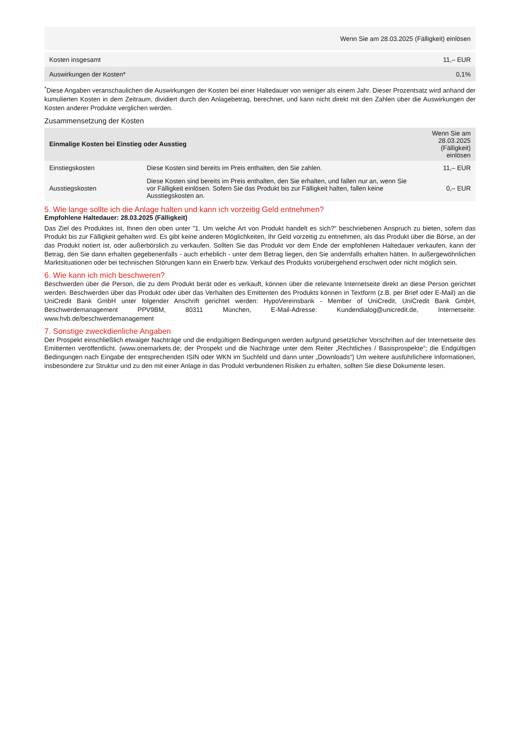| | Wenn Sie am 28.03.2025 (Fälligkeit) einlösen |
| Kosten insgesamt | 11,– EUR |
| Auswirkungen der Kosten* | 0,1% |
<sup>*</sup> Diese Angaben veranschaulichen die Auswirkungen der Kosten bei einer Haltedauer von weniger als einem Jahr. Dieser Prozentsatz wird anhand der kumulierten Kosten in dem Zeitraum, dividiert durch den Anlagebetrag, berechnet, und kann nicht direkt mit den Zahlen über die Auswirkungen der Kosten anderer Produkte verglichen werden.
Zusammensetzung der Kosten
| Einmalige Kosten bei Einstieg oder Ausstieg | | Wenn Sie am 28.03.2025 (Fälligkeit) einlösen |
| --- | --- | --- |
| Einstiegskosten | Diese Kosten sind bereits im Preis enthalten, den Sie zahlen. | 11,– EUR |
| Ausstiegskosten | Diese Kosten sind bereits im Preis enthalten, den Sie erhalten, und fallen nur an, wenn Sie vor Fälligkeit einlösen. Sofern Sie das Produkt bis zur Fälligkeit halten, fallen keine Ausstiegskosten an. | 0,– EUR |
5. Wie lange sollte ich die Anlage halten und kann ich vorzeitig Geld entnehmen?
Empfohlene Haltedauer: 28.03.2025 (Fälligkeit)
Das Ziel des Produktes ist, Ihnen den oben unter "1. Um welche Art von Produkt handelt es sich?“ beschriebenen Anspruch zu bieten, sofern das Produkt bis zur Fälligkeit gehalten wird. Es gibt keine anderen Möglichkeiten, Ihr Geld vorzeitig zu entnehmen, als das Produkt über die Börse, an der das Produkt notiert ist, oder außerbörslich zu verkaufen. Sollten Sie das Produkt vor dem Ende der empfohlenen Haltedauer verkaufen, kann der Betrag, den Sie dann erhalten gegebenenfalls - auch erheblich - unter dem Betrag liegen, den Sie andernfalls erhalten hätten. In außergewöhnlichen Marktsituationen oder bei technischen Störungen kann ein Erwerb bzw. Verkauf des Produkts vorübergehend erschwert oder nicht möglich sein.
6. Wie kann ich mich beschweren?
Beschwerden über die Person, die zu dem Produkt berät oder es verkauft, können über die relevante Internetseite direkt an diese Person gerichtet werden. Beschwerden über das Produkt oder über das Verhalten des Emittenten des Produkts können in Textform (z.B. per Brief oder E-Mail) an die UniCredit Bank GmbH unter folgender Anschrift gerichtet werden: HypoVereinsbank - Member of UniCredit, UniCredit Bank GmbH, Beschwerdemanagement PPV9BM, 80311 München, E-Mail-Adresse: Kundendialog@unicredit.de, Internetseite: www.hvb.de/beschwerdemanagement
7. Sonstige zweckdienliche Angaben
Der Prospekt einschließlich etwaiger Nachträge und die endgültigen Bedingungen werden aufgrund gesetzlicher Vorschriften auf der Internetseite des Emittenten veröffentlicht. (www.onemarkets.de; der Prospekt und die Nachträge unter dem Reiter „Rechtliches / Basisprospekte“; die Endgültigen Bedingungen nach Eingabe der entsprechenden ISIN oder WKN im Suchfeld und dann unter „Downloads“) Um weitere ausführlichere Informationen, insbesondere zur Struktur und zu den mit einer Anlage in das Produkt verbundenen Risiken zu erhalten, sollten Sie diese Dokumente lesen.